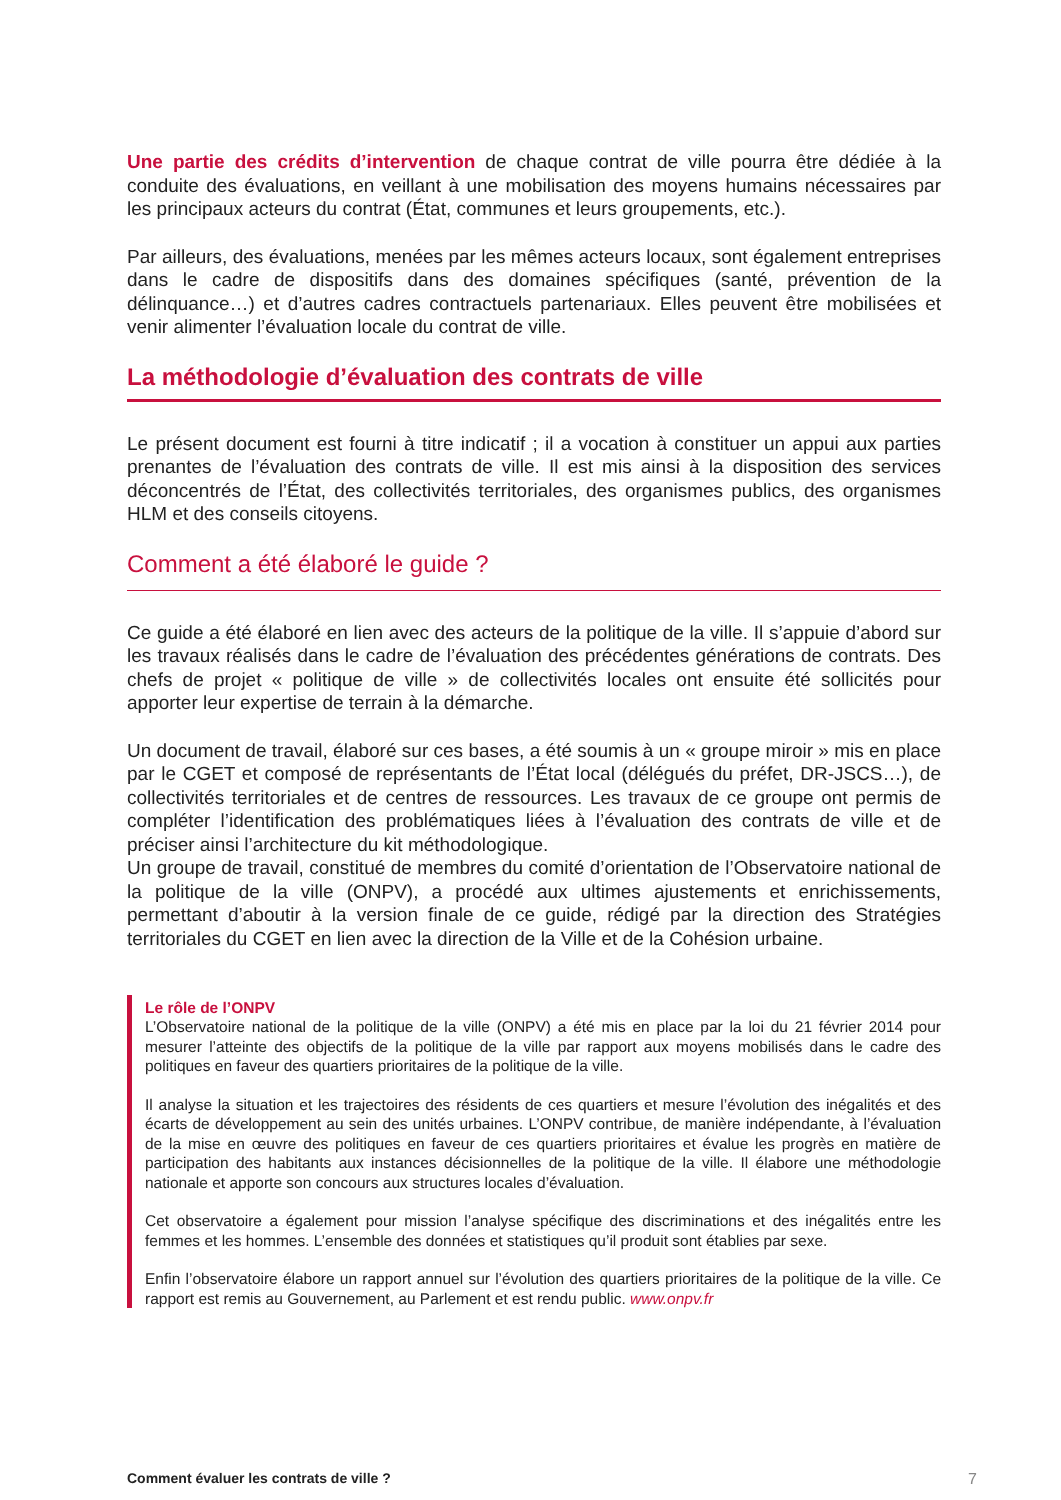Une partie des crédits d’intervention de chaque contrat de ville pourra être dédiée à la conduite des évaluations, en veillant à une mobilisation des moyens humains nécessaires par les principaux acteurs du contrat (État, communes et leurs groupements, etc.).
Par ailleurs, des évaluations, menées par les mêmes acteurs locaux, sont également entreprises dans le cadre de dispositifs dans des domaines spécifiques (santé, prévention de la délinquance…) et d’autres cadres contractuels partenariaux. Elles peuvent être mobilisées et venir alimenter l’évaluation locale du contrat de ville.
La méthodologie d’évaluation des contrats de ville
Le présent document est fourni à titre indicatif ; il a vocation à constituer un appui aux parties prenantes de l’évaluation des contrats de ville. Il est mis ainsi à la disposition des services déconcentrés de l’État, des collectivités territoriales, des organismes publics, des organismes HLM et des conseils citoyens.
Comment a été élaboré le guide ?
Ce guide a été élaboré en lien avec des acteurs de la politique de la ville. Il s’appuie d’abord sur les travaux réalisés dans le cadre de l’évaluation des précédentes générations de contrats. Des chefs de projet « politique de ville » de collectivités locales ont ensuite été sollicités pour apporter leur expertise de terrain à la démarche.
Un document de travail, élaboré sur ces bases, a été soumis à un « groupe miroir » mis en place par le CGET et composé de représentants de l’État local (délégués du préfet, DR-JSCS…), de collectivités territoriales et de centres de ressources. Les travaux de ce groupe ont permis de compléter l’identification des problématiques liées à l’évaluation des contrats de ville et de préciser ainsi l’architecture du kit méthodologique.
Un groupe de travail, constitué de membres du comité d’orientation de l’Observatoire national de la politique de la ville (ONPV), a procédé aux ultimes ajustements et enrichissements, permettant d’aboutir à la version finale de ce guide, rédigé par la direction des Stratégies territoriales du CGET en lien avec la direction de la Ville et de la Cohésion urbaine.
Le rôle de l’ONPV
L’Observatoire national de la politique de la ville (ONPV) a été mis en place par la loi du 21 février 2014 pour mesurer l’atteinte des objectifs de la politique de la ville par rapport aux moyens mobilisés dans le cadre des politiques en faveur des quartiers prioritaires de la politique de la ville.
Il analyse la situation et les trajectoires des résidents de ces quartiers et mesure l’évolution des inégalités et des écarts de développement au sein des unités urbaines. L’ONPV contribue, de manière indépendante, à l’évaluation de la mise en œuvre des politiques en faveur de ces quartiers prioritaires et évalue les progrès en matière de participation des habitants aux instances décisionnelles de la politique de la ville. Il élabore une méthodologie nationale et apporte son concours aux structures locales d’évaluation.
Cet observatoire a également pour mission l’analyse spécifique des discriminations et des inégalités entre les femmes et les hommes. L’ensemble des données et statistiques qu’il produit sont établies par sexe.
Enfin l’observatoire élabore un rapport annuel sur l’évolution des quartiers prioritaires de la politique de la ville. Ce rapport est remis au Gouvernement, au Parlement et est rendu public. www.onpv.fr
Comment évaluer les contrats de ville ? 7